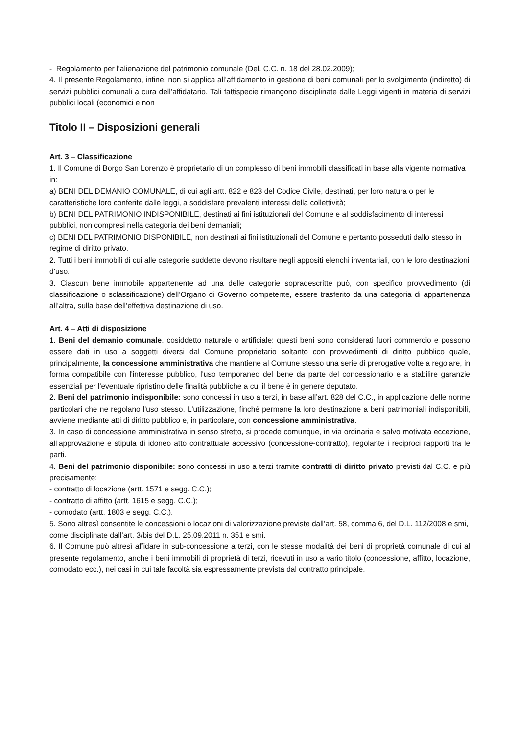- Regolamento per l’alienazione del patrimonio comunale (Del. C.C. n. 18 del 28.02.2009);
4. Il presente Regolamento, infine, non si applica all’affidamento in gestione di beni comunali per lo svolgimento (indiretto) di servizi pubblici comunali a cura dell’affidatario. Tali fattispecie rimangono disciplinate dalle Leggi vigenti in materia di servizi pubblici locali (economici e non
Titolo II – Disposizioni generali
Art. 3 – Classificazione
1. Il Comune di Borgo San Lorenzo è proprietario di un complesso di beni immobili classificati in base alla vigente normativa in:
a) BENI DEL DEMANIO COMUNALE, di cui agli artt. 822 e 823 del Codice Civile, destinati, per loro natura o per le caratteristiche loro conferite dalle leggi, a soddisfare prevalenti interessi della collettività;
b) BENI DEL PATRIMONIO INDISPONIBILE, destinati ai fini istituzionali del Comune e al soddisfacimento di interessi pubblici, non compresi nella categoria dei beni demaniali;
c) BENI DEL PATRIMONIO DISPONIBILE, non destinati ai fini istituzionali del Comune e pertanto posseduti dallo stesso in regime di diritto privato.
2. Tutti i beni immobili di cui alle categorie suddette devono risultare negli appositi elenchi inventariali, con le loro destinazioni d’uso.
3. Ciascun bene immobile appartenente ad una delle categorie sopradescritte può, con specifico provvedimento (di classificazione o sclassificazione) dell’Organo di Governo competente, essere trasferito da una categoria di appartenenza all’altra, sulla base dell’effettiva destinazione di uso.
Art. 4 – Atti di disposizione
1. Beni del demanio comunale, cosiddetto naturale o artificiale: questi beni sono considerati fuori commercio e possono essere dati in uso a soggetti diversi dal Comune proprietario soltanto con provvedimenti di diritto pubblico quale, principalmente, la concessione amministrativa che mantiene al Comune stesso una serie di prerogative volte a regolare, in forma compatibile con l'interesse pubblico, l'uso temporaneo del bene da parte del concessionario e a stabilire garanzie essenziali per l'eventuale ripristino delle finalità pubbliche a cui il bene è in genere deputato.
2. Beni del patrimonio indisponibile: sono concessi in uso a terzi, in base all’art. 828 del C.C., in applicazione delle norme particolari che ne regolano l'uso stesso. L'utilizzazione, finché permane la loro destinazione a beni patrimoniali indisponibili, avviene mediante atti di diritto pubblico e, in particolare, con concessione amministrativa.
3. In caso di concessione amministrativa in senso stretto, si procede comunque, in via ordinaria e salvo motivata eccezione, all’approvazione e stipula di idoneo atto contrattuale accessivo (concessione-contratto), regolante i reciproci rapporti tra le parti.
4. Beni del patrimonio disponibile: sono concessi in uso a terzi tramite contratti di diritto privato previsti dal C.C. e più precisamente:
- contratto di locazione (artt. 1571 e segg. C.C.);
- contratto di affitto (artt. 1615 e segg. C.C.);
- comodato (artt. 1803 e segg. C.C.).
5. Sono altresì consentite le concessioni o locazioni di valorizzazione previste dall’art. 58, comma 6, del D.L. 112/2008 e smi, come disciplinate dall’art. 3/bis del D.L. 25.09.2011 n. 351 e smi.
6. Il Comune può altresì affidare in sub-concessione a terzi, con le stesse modalità dei beni di proprietà comunale di cui al presente regolamento, anche i beni immobili di proprietà di terzi, ricevuti in uso a vario titolo (concessione, affitto, locazione, comodato ecc.), nei casi in cui tale facoltà sia espressamente prevista dal contratto principale.